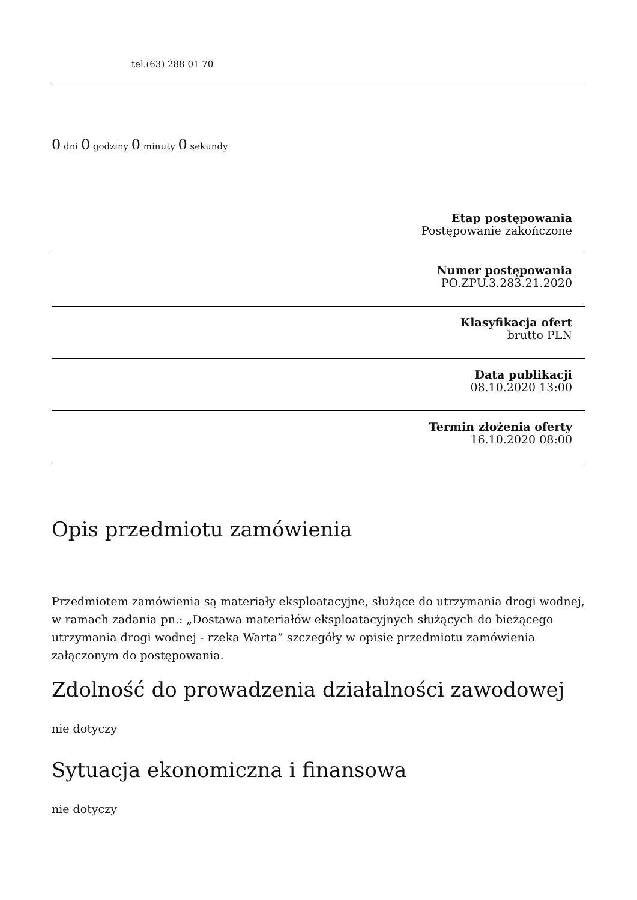tel.(63) 288 01 70
0 dni 0 godziny 0 minuty 0 sekundy
Etap postępowania
Postępowanie zakończone
Numer postępowania
PO.ZPU.3.283.21.2020
Klasyfikacja ofert
brutto PLN
Data publikacji
08.10.2020 13:00
Termin złożenia oferty
16.10.2020 08:00
Opis przedmiotu zamówienia
Przedmiotem zamówienia są materiały eksploatacyjne, służące do utrzymania drogi wodnej,
w ramach zadania pn.: „Dostawa materiałów eksploatacyjnych służących do bieżącego utrzymania drogi wodnej - rzeka Warta” szczegóły w opisie przedmiotu zamówienia załączonym do postępowania.
Zdolność do prowadzenia działalności zawodowej
nie dotyczy
Sytuacja ekonomiczna i finansowa
nie dotyczy